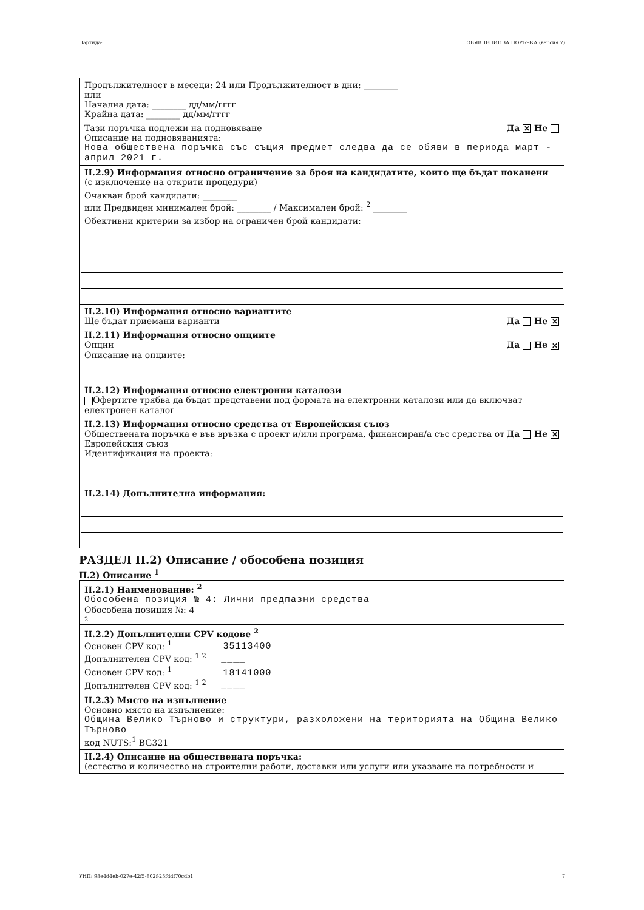Партида: ОБЯВЛЕНИЕ ЗА ПОРЪЧКА (версия 7)
Продължителност в месеци: 24 или Продължителност в дни: ________
или
Начална дата: ________ дд/мм/гггг
Крайна дата: ________ дд/мм/гггг
Тази поръчка подлежи на подновяване Да ✕ Не
Описание на подновяванията:
Нова обществена поръчка със същия предмет следва да се обяви в периода март - април 2021 г.
II.2.9) Информация относно ограничение за броя на кандидатите, които ще бъдат поканени
(с изключение на открити процедури)
Очакван брой кандидати: ________
или Предвиден минимален брой: ________ / Максимален брой: <sup>2</sup> ________
Обективни критерии за избор на ограничен брой кандидати:
II.2.10) Информация относно вариантите
Ще бъдат приемани варианти Да Не ✕
II.2.11) Информация относно опциите
Опции Да Не ✕
Описание на опциите:
II.2.12) Информация относно електронни каталози
Офертите трябва да бъдат представени под формата на електронни каталози или да включват електронен каталог
II.2.13) Информация относно средства от Европейския съюз
Обществената поръчка е във връзка с проект и/или програма, финансиран/а със средства от Европейския съюз Да Не ✕
Идентификация на проекта:
II.2.14) Допълнителна информация:
РАЗДЕЛ II.2) Описание / обособена позиция
II.2) Описание <sup>1</sup>
II.2.1) Наименование: <sup>2</sup>
Обособена позиция № 4: Лични предпазни средства
Обособена позиция №: 4
2
II.2.2) Допълнителни CPV кодове <sup>2</sup>
Основен CPV код: <sup>1</sup> 35113400
Допълнителен CPV код: <sup>1 2</sup> ____
Основен CPV код: <sup>1</sup> 18141000
Допълнителен CPV код: <sup>1 2</sup> ____
II.2.3) Място на изпълнение
Основно място на изпълнение:
Община Велико Търново и структури, разхоложени на територията на Община Велико Търново
код NUTS:<sup>1</sup> BG321
II.2.4) Описание на обществената поръчка:
(естество и количество на строителни работи, доставки или услуги или указване на потребности и
УНП: 98e4d4eb-027e-42f5-802f-25fddf70cdb1 7